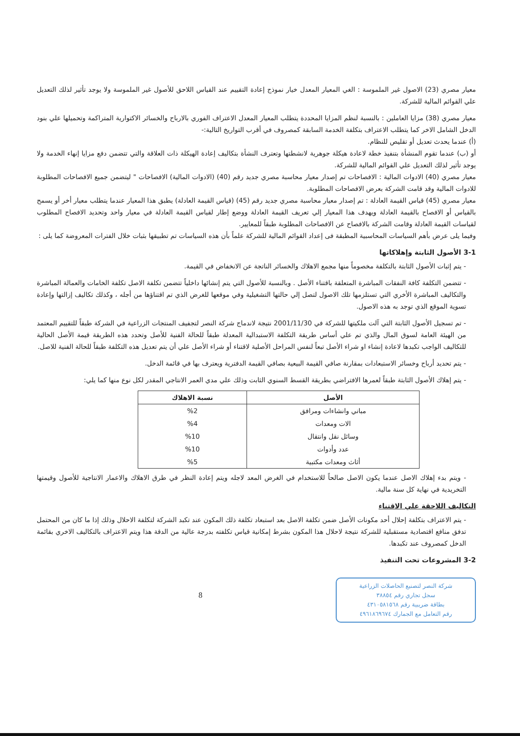معيار مصري (23) الاصول غير الملموسة : الغي المعيار المعدل خيار نموذج إعادة التقييم عند القياس اللاحق للأصول غير الملموسة ولا يوجد تأثير لذلك التعديل علي القوائم المالية للشركة.
معيار مصري (38) مزايا العاملين : بالنسبة لنظم المزايا المحددة يتطلب المعيار المعدل الاعتراف الفوري بالارباح والخسائر الاكتوارية المتراكمة وتحميلها علي بنود الدخل الشامل الاخر كما يتطلب الاعتراف بتكلفة الخدمة السابقة كمصروف في أقرب التواريخ التالية:-
(أ) عندما يحدث تعديل أو تقليص للنظام.
أو (ب) عندما تقوم المنشأة بتنفيذ خطة لاعادة هيكلة جوهرية لانشطتها وتعترف النشأة بتكاليف إعادة الهيكلة ذات العلاقة والتي تتضمن دفع مزايا إنهاء الخدمة ولا يوجد تأثير لذلك التعديل علي القوائم المالية للشركة.
معيار مصري (40) الادوات المالية : الافصاحات تم إصدار معيار محاسبة مصري جديد رقم (40) (الادوات المالية) الافصاحات " ليتضمن جميع الافصاحات المطلوبة للادوات المالية وقد قامت الشركة بعرض الافصاحات المطلوبة.
معيار مصري (45) قياس القيمة العادلة : تم إصدار معيار محاسبة مصري جديد رقم (45) (قياس القيمة العادلة) يطبق هذا المعيار عندما يتطلب معيار أخر أو يسمح بالقياس أو الافصاح بالقيمة العادلة ويهدف هذا المعيار إلي تعريف القيمة العادلة ووضع إطار لقياس القيمة العادلة في معيار واحد وتحديد الافصاح المطلوب لقياسات القيمة العادلة وقامت الشركة بالافصاح عن الافصاحات المطلوبة طبقاً للمعايير.
وفيما يلى عرض بأهم السياسات المحاسبية المطبقة فى إعداد القوائم المالية للشركة علماً بأن هذه السياسات تم تطبيقها بثبات خلال الفترات المعروضة كما يلى :
3-1 الأصول الثابتة وإهلاكاتها
- يتم إثبات الأصول الثابتة بالتكلفة مخصوماً منها مجمع الاهلاك والخسائر الناتجة عن الانخفاض في القيمة.
- تتضمن التكلفة كافة النفقات المباشرة المتعلقة باقتناء الأصل . وبالنسبة للأصول التي يتم إنشائها داخلياً تتضمن تكلفة الاصل تكلفة الخامات والعمالة المباشرة والتكاليف المباشرة الأخري التي تستلزمها تلك الاصول لتصل إلي حالتها التشغيلية وفي موقعها للغرض الذي تم اقتناؤها من أجله ، وكذلك تكاليف إزالتها وإعادة تسوية الموقع الذي توجد به هذه الاصول.
- تم تسجيل الأصول الثابتة التي آلت ملكيتها للشركة في 2001/11/30 نتيجة لاندماج شركة النصر لتجفيف المنتجات الزراعية في الشركة طبقاً للتقييم المعتمد من الهيئة العامة لسوق المال والذي تم علي أساس طريقة التكلفة الاستبدالية المعدلة طبقاً للحالة الفنية للأصل وتحدد هذه الطريقة قيمة الأصل الحالية للتكاليف الواجب تكبدها لاعادة إنشاء او شراء الأصل تبعاً لنفس المراحل الأصلية لاقتناء أو شراء الأصل علي أن يتم تعديل هذه التكلفة طبقاً للحالة الفنية للاصل.
- يتم تحديد أرباح وخسائر الاستبعادات بمقارنة صافي القيمة البيعية بصافي القيمة الدفترية ويعترف بها في قائمة الدخل.
- يتم إهلاك الأصول الثابتة طبقاً لعمرها الافتراضي بطريقة القسط السنوي الثابت وذلك علي مدي العمر الانتاجي المقدر لكل نوع منها كما يلي:
| الأصل | نسبة الاهلاك |
| --- | --- |
| مباني وانشاءات ومرافق | %2 |
| الات ومعدات | %4 |
| وسائل نقل وانتقال | %10 |
| عدد وأدوات | %10 |
| أثاث ومعدات مكتبية | %5 |
- ويتم بدء إهلاك الاصل عندما يكون الاصل صالحاً للاستخدام في الغرض المعد لاجله ويتم إعادة النظر في طرق الاهلاك والاعمار الانتاجية للأصول وقيمتها التخريدية في نهاية كل سنة مالية.
التكاليف اللاحقة علي الاقتناء
- يتم الاعتراف بتكلفة إحلال أحد مكونات الأصل ضمن تكلفة الاصل بعد استبعاد تكلفة ذلك المكون عند تكبد الشركة لتكلفة الاحلال وذلك إذا ما كان من المحتمل تدفق منافع اقتصادية مستقبلية للشركة نتيجة لاحلال هذا المكون بشرط إمكانية قياس تكلفته بدرجة عالية من الدقة هذا ويتم الاعتراف بالتكاليف الاخري بقائمة الدخل كمصروف عند تكبدها.
3-2 المشروعات تحت التنفيذ
شركة النصر لتصنيع الحاصلات الزراعية
سجل تجاري رقم ٣٨٨٥٤
بطاقة ضريبية رقم ٤٣١٠٥٨١٥٦٨
رقم التعامل مع الجمارك ٤٩٦١٨٦٩٦٧٤
8